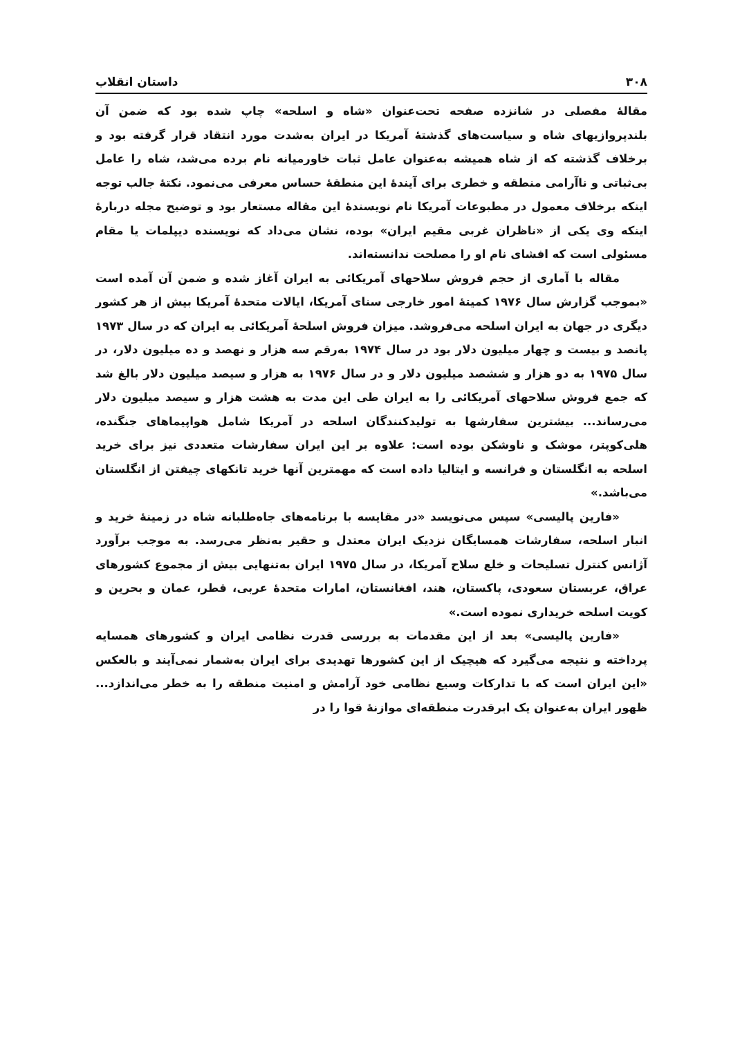۳۰۸ داستان انقلاب
مقالهٔ مفصلی در شانزده صفحه تحت‌عنوان «شاه و اسلحه» چاپ شده بود که ضمن آن بلندپروازیهای شاه و سیاست‌های گذشتهٔ آمریکا در ایران به‌شدت مورد انتقاد قرار گرفته بود و برخلاف گذشته که از شاه همیشه به‌عنوان عامل ثبات خاورمیانه نام برده می‌شد، شاه را عامل بی‌ثباتی و ناآرامی منطقه و خطری برای آیندهٔ این منطقهٔ حساس معرفی می‌نمود. نکتهٔ جالب توجه اینکه برخلاف معمول در مطبوعات آمریکا نام نویسندهٔ این مقاله مستعار بود و توضیح مجله دربارهٔ اینکه وی یکی از «ناظران غربی مقیم ایران» بوده، نشان می‌داد که نویسنده دیپلمات یا مقام مسئولی است که افشای نام او را مصلحت ندانسته‌اند.
مقاله با آماری از حجم فروش سلاحهای آمریکائی به ایران آغاز شده و ضمن آن آمده است «بموجب گزارش سال ۱۹۷۶ کمیتهٔ امور خارجی سنای آمریکا، ایالات متحدهٔ آمریکا بیش از هر کشور دیگری در جهان به ایران اسلحه می‌فروشد. میزان فروش اسلحهٔ آمریکائی به ایران که در سال ۱۹۷۳ پانصد و بیست و چهار میلیون دلار بود در سال ۱۹۷۴ به‌رقم سه هزار و نهصد و ده میلیون دلار، در سال ۱۹۷۵ به دو هزار و ششصد میلیون دلار و در سال ۱۹۷۶ به هزار و سیصد میلیون دلار بالغ شد که جمع فروش سلاحهای آمریکائی را به ایران طی این مدت به هشت هزار و سیصد میلیون دلار می‌رساند... بیشترین سفارشها به تولیدکنندگان اسلحه در آمریکا شامل هواپیماهای جنگنده، هلی‌کوپتر، موشک و ناوشکن بوده است: علاوه بر این ایران سفارشات متعددی نیز برای خرید اسلحه به انگلستان و فرانسه و ایتالیا داده است که مهمترین آنها خرید تانکهای چیفتن از انگلستان می‌باشد.»
«فارین پالیسی» سپس می‌نویسد «در مقایسه با برنامه‌های جاه‌طلبانه شاه در زمینهٔ خرید و انبار اسلحه، سفارشات همسایگان نزدیک ایران معتدل و حقیر به‌نظر می‌رسد. به موجب برآورد آژانس کنترل تسلیحات و خلع سلاح آمریکا، در سال ۱۹۷۵ ایران به‌تنهایی بیش از مجموع کشورهای عراق، عربستان سعودی، پاکستان، هند، افغانستان، امارات متحدهٔ عربی، قطر، عمان و بحرین و کویت اسلحه خریداری نموده است.»
«فارین پالیسی» بعد از این مقدمات به بررسی قدرت نظامی ایران و کشورهای همسایه پرداخته و نتیجه می‌گیرد که هیچیک از این کشورها تهدیدی برای ایران به‌شمار نمی‌آیند و بالعکس «این ایران است که با تدارکات وسیع نظامی خود آرامش و امنیت منطقه را به خطر می‌اندازد... ظهور ایران به‌عنوان یک ابرقدرت منطقه‌ای موازنهٔ قوا را در